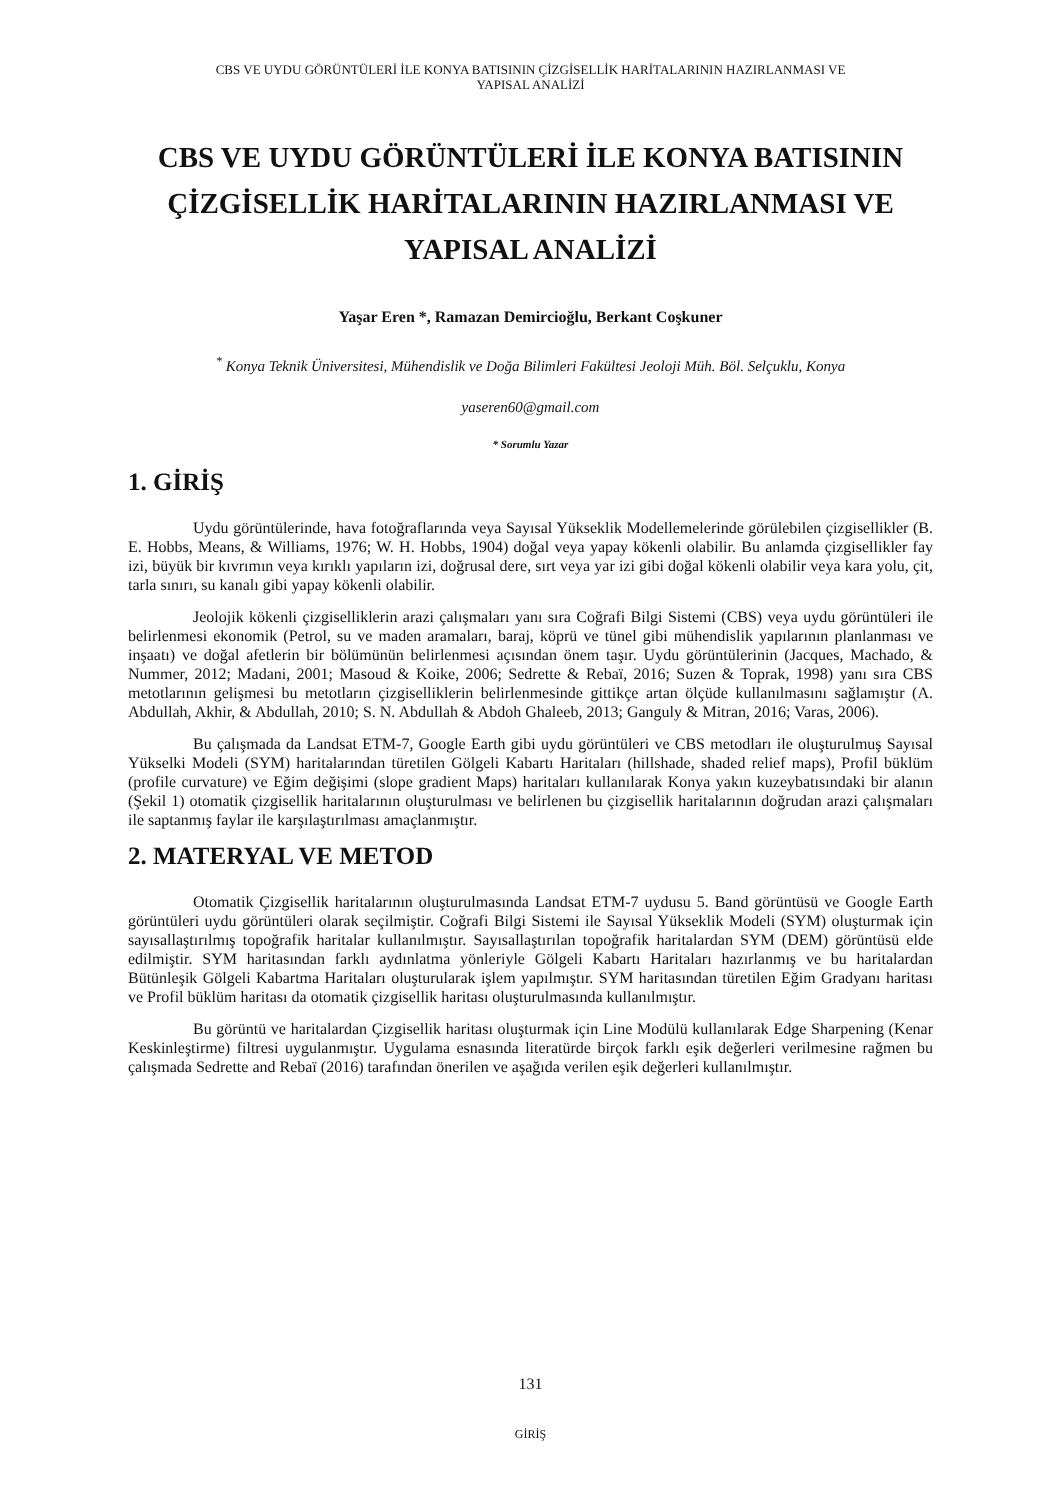CBS VE UYDU GÖRÜNTÜLERİ İLE KONYA BATISININ ÇİZGİSELLİK HARİTALARININ HAZIRLANMASI VE
YAPISAL ANALİZİ
CBS VE UYDU GÖRÜNTÜLERİ İLE KONYA BATISININ ÇİZGİSELLİK HARİTALARININ HAZIRLANMASI VE YAPISAL ANALİZİ
Yaşar Eren *, Ramazan Demircioğlu, Berkant Coşkuner
<sup>*</sup> Konya Teknik Üniversitesi, Mühendislik ve Doğa Bilimleri Fakültesi Jeoloji Müh. Böl. Selçuklu, Konya
yaseren60@gmail.com
* Sorumlu Yazar
1. GİRİŞ
Uydu görüntülerinde, hava fotoğraflarında veya Sayısal Yükseklik Modellemelerinde görülebilen çizgisellikler (B. E. Hobbs, Means, & Williams, 1976; W. H. Hobbs, 1904) doğal veya yapay kökenli olabilir. Bu anlamda çizgisellikler fay izi, büyük bir kıvrımın veya kırıklı yapıların izi, doğrusal dere, sırt veya yar izi gibi doğal kökenli olabilir veya kara yolu, çit, tarla sınırı, su kanalı gibi yapay kökenli olabilir.
Jeolojik kökenli çizgiselliklerin arazi çalışmaları yanı sıra Coğrafi Bilgi Sistemi (CBS) veya uydu görüntüleri ile belirlenmesi ekonomik (Petrol, su ve maden aramaları, baraj, köprü ve tünel gibi mühendislik yapılarının planlanması ve inşaatı) ve doğal afetlerin bir bölümünün belirlenmesi açısından önem taşır. Uydu görüntülerinin (Jacques, Machado, & Nummer, 2012; Madani, 2001; Masoud & Koike, 2006; Sedrette & Rebaï, 2016; Suzen & Toprak, 1998) yanı sıra CBS metotlarının gelişmesi bu metotların çizgiselliklerin belirlenmesinde gittikçe artan ölçüde kullanılmasını sağlamıştır (A. Abdullah, Akhir, & Abdullah, 2010; S. N. Abdullah & Abdoh Ghaleeb, 2013; Ganguly & Mitran, 2016; Varas, 2006).
Bu çalışmada da Landsat ETM-7, Google Earth gibi uydu görüntüleri ve CBS metodları ile oluşturulmuş Sayısal Yükselki Modeli (SYM) haritalarından türetilen Gölgeli Kabartı Haritaları (hillshade, shaded relief maps), Profil büklüm (profile curvature) ve Eğim değişimi (slope gradient Maps) haritaları kullanılarak Konya yakın kuzeybatısındaki bir alanın (Şekil 1) otomatik çizgisellik haritalarının oluşturulması ve belirlenen bu çizgisellik haritalarının doğrudan arazi çalışmaları ile saptanmış faylar ile karşılaştırılması amaçlanmıştır.
2. MATERYAL VE METOD
Otomatik Çizgisellik haritalarının oluşturulmasında Landsat ETM-7 uydusu 5. Band görüntüsü ve Google Earth görüntüleri uydu görüntüleri olarak seçilmiştir. Coğrafi Bilgi Sistemi ile Sayısal Yükseklik Modeli (SYM) oluşturmak için sayısallaştırılmış topoğrafik haritalar kullanılmıştır. Sayısallaştırılan topoğrafik haritalardan SYM (DEM) görüntüsü elde edilmiştir. SYM haritasından farklı aydınlatma yönleriyle Gölgeli Kabartı Haritaları hazırlanmış ve bu haritalardan Bütünleşik Gölgeli Kabartma Haritaları oluşturularak işlem yapılmıştır. SYM haritasından türetilen Eğim Gradyanı haritası ve Profil büklüm haritası da otomatik çizgisellik haritası oluşturulmasında kullanılmıştır.
Bu görüntü ve haritalardan Çizgisellik haritası oluşturmak için Line Modülü kullanılarak Edge Sharpening (Kenar Keskinleştirme) filtresi uygulanmıştır. Uygulama esnasında literatürde birçok farklı eşik değerleri verilmesine rağmen bu çalışmada Sedrette and Rebaï (2016) tarafından önerilen ve aşağıda verilen eşik değerleri kullanılmıştır.
131
GİRİŞ